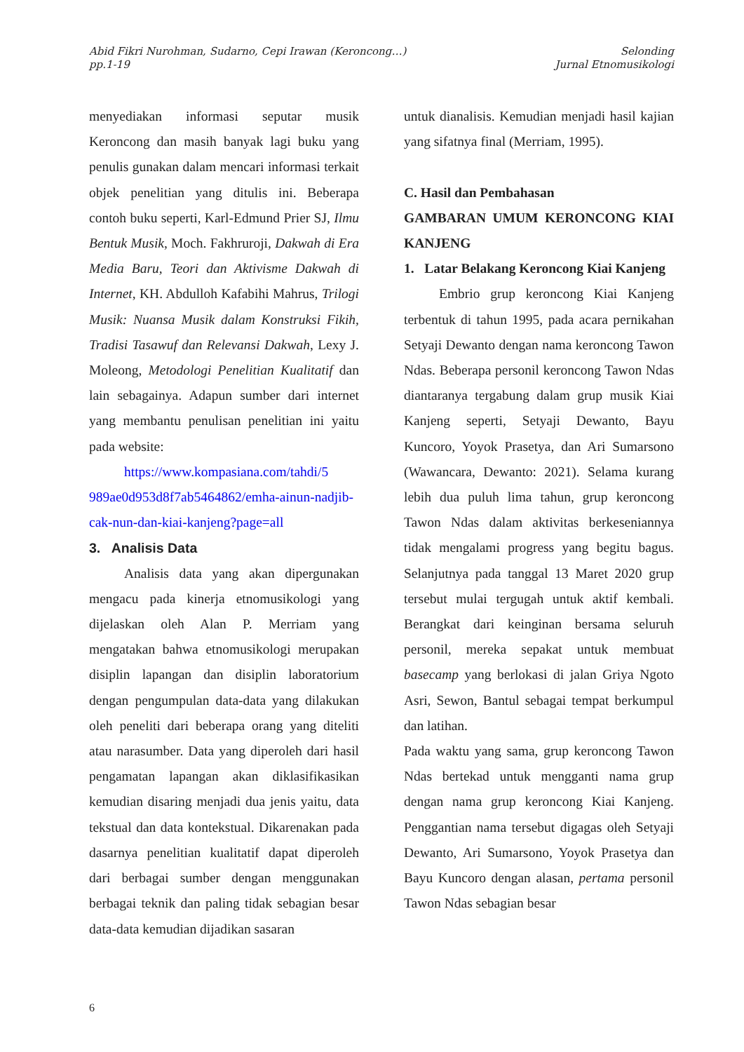Abid Fikri Nurohman, Sudarno, Cepi Irawan (Keroncong…)
pp.1-19
Selonding
Jurnal Etnomusikologi
menyediakan informasi seputar musik Keroncong dan masih banyak lagi buku yang penulis gunakan dalam mencari informasi terkait objek penelitian yang ditulis ini. Beberapa contoh buku seperti, Karl-Edmund Prier SJ, Ilmu Bentuk Musik, Moch. Fakhruroji, Dakwah di Era Media Baru, Teori dan Aktivisme Dakwah di Internet, KH. Abdulloh Kafabihi Mahrus, Trilogi Musik: Nuansa Musik dalam Konstruksi Fikih, Tradisi Tasawuf dan Relevansi Dakwah, Lexy J. Moleong, Metodologi Penelitian Kualitatif dan lain sebagainya. Adapun sumber dari internet yang membantu penulisan penelitian ini yaitu pada website:
https://www.kompasiana.com/tahdi/5 989ae0d953d8f7ab5464862/emha-ainun-nadjib-cak-nun-dan-kiai-kanjeng?page=all
3. Analisis Data
Analisis data yang akan dipergunakan mengacu pada kinerja etnomusikologi yang dijelaskan oleh Alan P. Merriam yang mengatakan bahwa etnomusikologi merupakan disiplin lapangan dan disiplin laboratorium dengan pengumpulan data-data yang dilakukan oleh peneliti dari beberapa orang yang diteliti atau narasumber. Data yang diperoleh dari hasil pengamatan lapangan akan diklasifikasikan kemudian disaring menjadi dua jenis yaitu, data tekstual dan data kontekstual. Dikarenakan pada dasarnya penelitian kualitatif dapat diperoleh dari berbagai sumber dengan menggunakan berbagai teknik dan paling tidak sebagian besar data-data kemudian dijadikan sasaran
untuk dianalisis. Kemudian menjadi hasil kajian yang sifatnya final (Merriam, 1995).
C. Hasil dan Pembahasan
GAMBARAN UMUM KERONCONG KIAI KANJENG
1. Latar Belakang Keroncong Kiai Kanjeng
Embrio grup keroncong Kiai Kanjeng terbentuk di tahun 1995, pada acara pernikahan Setyaji Dewanto dengan nama keroncong Tawon Ndas. Beberapa personil keroncong Tawon Ndas diantaranya tergabung dalam grup musik Kiai Kanjeng seperti, Setyaji Dewanto, Bayu Kuncoro, Yoyok Prasetya, dan Ari Sumarsono (Wawancara, Dewanto: 2021). Selama kurang lebih dua puluh lima tahun, grup keroncong Tawon Ndas dalam aktivitas berkeseniannya tidak mengalami progress yang begitu bagus. Selanjutnya pada tanggal 13 Maret 2020 grup tersebut mulai tergugah untuk aktif kembali. Berangkat dari keinginan bersama seluruh personil, mereka sepakat untuk membuat basecamp yang berlokasi di jalan Griya Ngoto Asri, Sewon, Bantul sebagai tempat berkumpul dan latihan.
Pada waktu yang sama, grup keroncong Tawon Ndas bertekad untuk mengganti nama grup dengan nama grup keroncong Kiai Kanjeng. Penggantian nama tersebut digagas oleh Setyaji Dewanto, Ari Sumarsono, Yoyok Prasetya dan Bayu Kuncoro dengan alasan, pertama personil Tawon Ndas sebagian besar
6